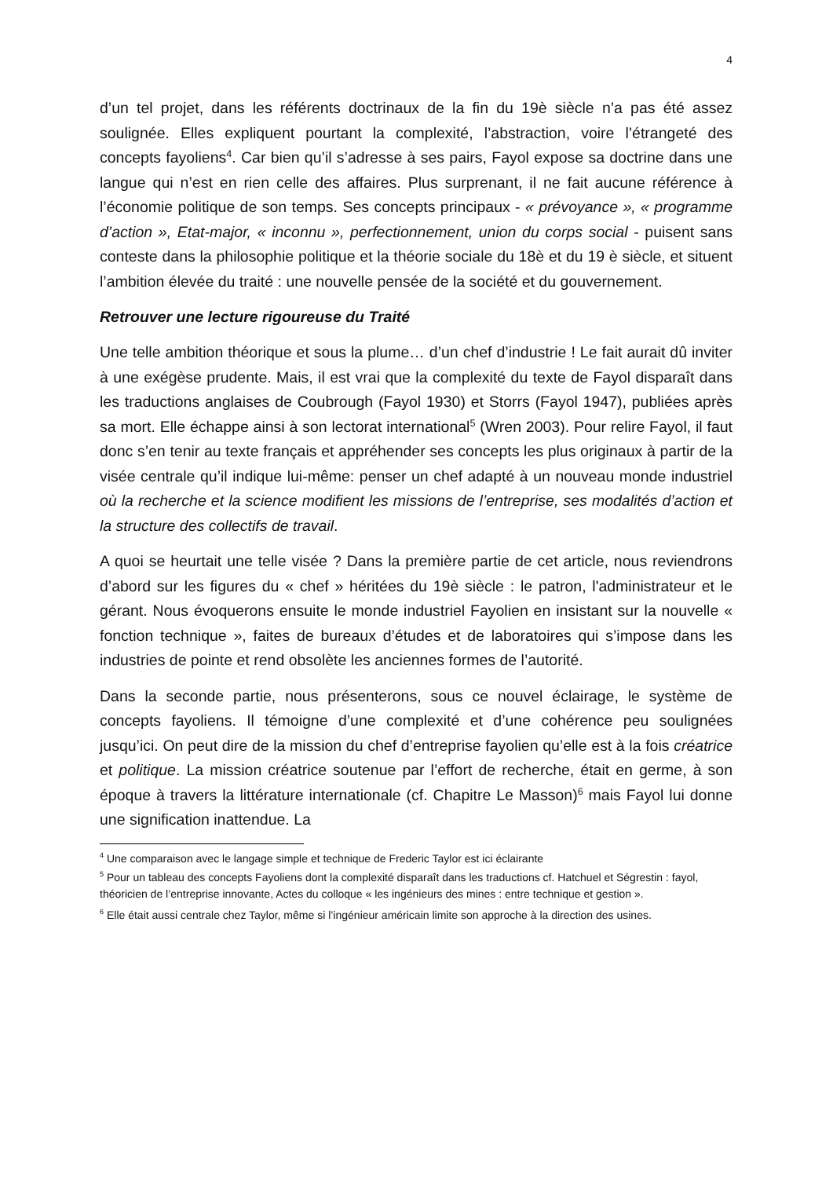4
d’un tel projet, dans les référents doctrinaux de la fin du 19è siècle n’a pas été assez soulignée. Elles expliquent pourtant la complexité, l’abstraction, voire l’étrangeté des concepts fayoliens<sup>4</sup>. Car bien qu’il s’adresse à ses pairs, Fayol expose sa doctrine dans une langue qui n’est en rien celle des affaires. Plus surprenant, il ne fait aucune référence à l’économie politique de son temps. Ses concepts principaux - « prévoyance », « programme d’action », Etat-major, « inconnu », perfectionnement, union du corps social - puisent sans conteste dans la philosophie politique et la théorie sociale du 18è et du 19 è siècle, et situent l’ambition élevée du traité : une nouvelle pensée de la société et du gouvernement.
Retrouver une lecture rigoureuse du Traité
Une telle ambition théorique et sous la plume… d’un chef d’industrie ! Le fait aurait dû inviter à une exégèse prudente. Mais, il est vrai que la complexité du texte de Fayol disparaît dans les traductions anglaises de Coubrough (Fayol 1930) et Storrs (Fayol 1947), publiées après sa mort. Elle échappe ainsi à son lectorat international<sup>5</sup> (Wren 2003). Pour relire Fayol, il faut donc s’en tenir au texte français et appréhender ses concepts les plus originaux à partir de la visée centrale qu’il indique lui-même: penser un chef adapté à un nouveau monde industriel où la recherche et la science modifient les missions de l’entreprise, ses modalités d’action et la structure des collectifs de travail.
A quoi se heurtait une telle visée ? Dans la première partie de cet article, nous reviendrons d’abord sur les figures du « chef » héritées du 19è siècle : le patron, l'administrateur et le gérant. Nous évoquerons ensuite le monde industriel Fayolien en insistant sur la nouvelle « fonction technique », faites de bureaux d’études et de laboratoires qui s’impose dans les industries de pointe et rend obsolète les anciennes formes de l’autorité.
Dans la seconde partie, nous présenterons, sous ce nouvel éclairage, le système de concepts fayoliens. Il témoigne d’une complexité et d’une cohérence peu soulignées jusqu’ici. On peut dire de la mission du chef d’entreprise fayolien qu’elle est à la fois créatrice et politique. La mission créatrice soutenue par l’effort de recherche, était en germe, à son époque à travers la littérature internationale (cf. Chapitre Le Masson)<sup>6</sup> mais Fayol lui donne une signification inattendue. La
<sup>4</sup> Une comparaison avec le langage simple et technique de Frederic Taylor est ici éclairante
<sup>5</sup> Pour un tableau des concepts Fayoliens dont la complexité disparaît dans les traductions cf. Hatchuel et Ségrestin : fayol, théoricien de l’entreprise innovante, Actes du colloque « les ingénieurs des mines : entre technique et gestion ».
<sup>6</sup> Elle était aussi centrale chez Taylor, même si l’ingénieur américain limite son approche à la direction des usines.